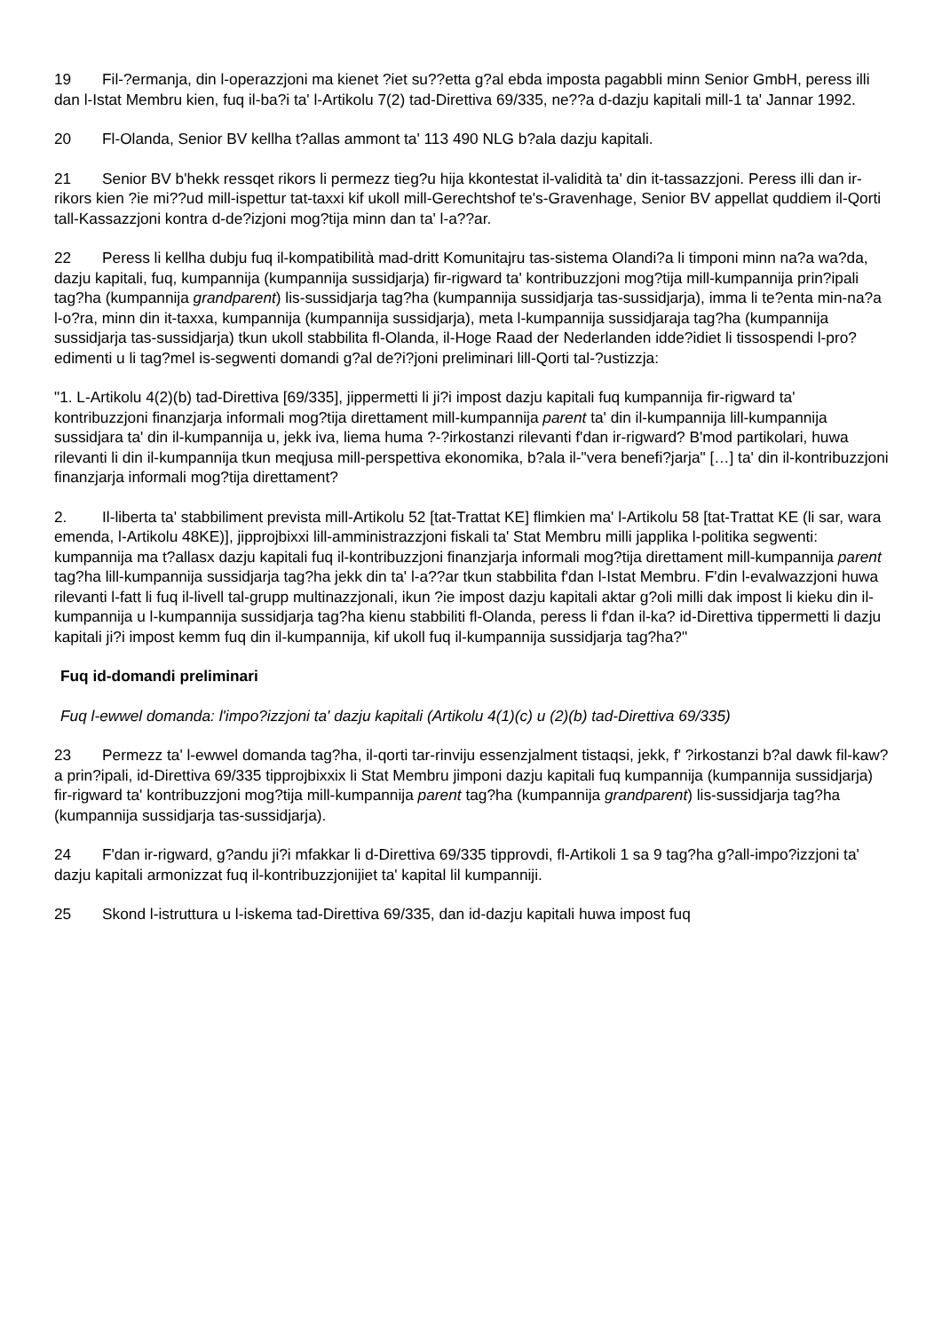19 Fil-?ermanja, din l-operazzjoni ma kienet ?iet su??etta g?al ebda imposta pagabbli minn Senior GmbH, peress illi dan l-Istat Membru kien, fuq il-ba?i ta' l-Artikolu 7(2) tad-Direttiva 69/335, ne??a d-dazju kapitali mill-1 ta' Jannar 1992.
20 Fl-Olanda, Senior BV kellha t?allas ammont ta' 113 490 NLG b?ala dazju kapitali.
21 Senior BV b'hekk ressqet rikors li permezz tieg?u hija kkontestat il-validità ta' din it-tassazzjoni. Peress illi dan ir-rikors kien ?ie mi??ud mill-ispettur tat-taxxi kif ukoll mill-Gerechtshof te's-Gravenhage, Senior BV appellat quddiem il-Qorti tall-Kassazzjoni kontra d-de?izjoni mog?tija minn dan ta' l-a??ar.
22 Peress li kellha dubju fuq il-kompatibilità mad-dritt Komunitajru tas-sistema Olandi?a li timponi minn na?a wa?da, dazju kapitali, fuq, kumpannija (kumpannija sussidjarja) fir-rigward ta' kontribuzzjoni mog?tija mill-kumpannija prin?ipali tag?ha (kumpannija grandparent) lis-sussidjarja tag?ha (kumpannija sussidjarja tas-sussidjarja), imma li te?enta min-na?a l-o?ra, minn din it-taxxa, kumpannija (kumpannija sussidjarja), meta l-kumpannija sussidjaraja tag?ha (kumpannija sussidjarja tas-sussidjarja) tkun ukoll stabbilita fl-Olanda, il-Hoge Raad der Nederlanden idde?idiet li tissospendi l-pro?edimenti u li tag?mel is-segwenti domandi g?al de?i?joni preliminari lill-Qorti tal-?ustizzja:
"1. L-Artikolu 4(2)(b) tad-Direttiva [69/335], jippermetti li ji?i impost dazju kapitali fuq kumpannija fir-rigward ta' kontribuzzjoni finanzjarja informali mog?tija direttament mill-kumpannija parent ta' din il-kumpannija lill-kumpannija sussidjara ta' din il-kumpannija u, jekk iva, liema huma ?-?irkostanzi rilevanti f'dan ir-rigward? B'mod partikolari, huwa rilevanti li din il-kumpannija tkun meqjusa mill-perspettiva ekonomika, b?ala il-"vera benefi?jarja" […] ta' din il-kontribuzzjoni finanzjarja informali mog?tija direttament?
2. Il-liberta ta' stabbiliment prevista mill-Artikolu 52 [tat-Trattat KE] flimkien ma' l-Artikolu 58 [tat-Trattat KE (li sar, wara emenda, l-Artikolu 48KE)], jipprojbixxi lill-amministrazzjoni fiskali ta' Stat Membru milli japplika l-politika segwenti: kumpannija ma t?allasx dazju kapitali fuq il-kontribuzzjoni finanzjarja informali mog?tija direttament mill-kumpannija parent tag?ha lill-kumpannija sussidjarja tag?ha jekk din ta' l-a??ar tkun stabbilita f'dan l-Istat Membru. F'din l-evalwazzjoni huwa rilevanti l-fatt li fuq il-livell tal-grupp multinazzjonali, ikun ?ie impost dazju kapitali aktar g?oli milli dak impost li kieku din il-kumpannija u l-kumpannija sussidjarja tag?ha kienu stabbiliti fl-Olanda, peress li f'dan il-ka? id-Direttiva tippermetti li dazju kapitali ji?i impost kemm fuq din il-kumpannija, kif ukoll fuq il-kumpannija sussidjarja tag?ha?"
Fuq id-domandi preliminari
Fuq l-ewwel domanda: l'impo?izzjoni ta' dazju kapitali (Artikolu 4(1)(c) u (2)(b) tad-Direttiva 69/335)
23 Permezz ta' l-ewwel domanda tag?ha, il-qorti tar-rinviju essenzjalment tistaqsi, jekk, f' ?irkostanzi b?al dawk fil-kaw?a prin?ipali, id-Direttiva 69/335 tipprojbixxix li Stat Membru jimponi dazju kapitali fuq kumpannija (kumpannija sussidjarja) fir-rigward ta' kontribuzzjoni mog?tija mill-kumpannija parent tag?ha (kumpannija grandparent) lis-sussidjarja tag?ha (kumpannija sussidjarja tas-sussidjarja).
24 F'dan ir-rigward, g?andu ji?i mfakkar li d-Direttiva 69/335 tipprovdi, fl-Artikoli 1 sa 9 tag?ha g?all-impo?izzjoni ta' dazju kapitali armonizzat fuq il-kontribuzzjonijiet ta' kapital lil kumpanniji.
25 Skond l-istruttura u l-iskema tad-Direttiva 69/335, dan id-dazju kapitali huwa impost fuq